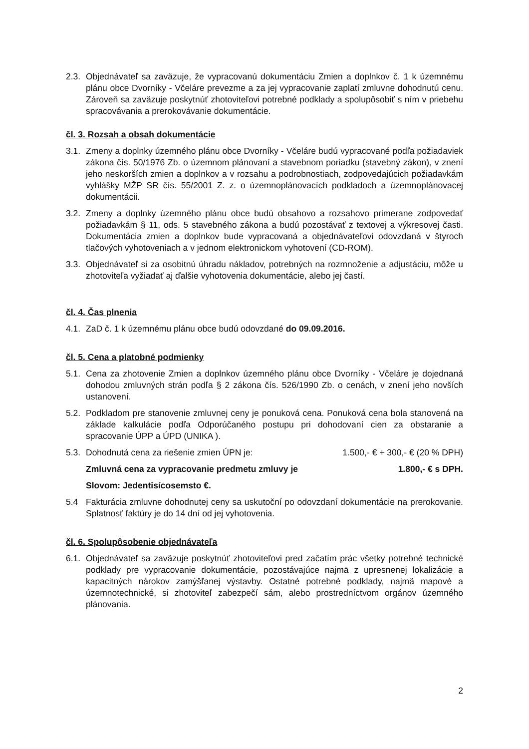2.3.
Objednávateľ sa zaväzuje, že vypracovanú dokumentáciu Zmien a doplnkov č. 1 k územnému plánu obce Dvorníky - Včeláre prevezme a za jej vypracovanie zaplatí zmluvne dohodnutú cenu. Zároveň sa zaväzuje poskytnúť zhotoviteľovi potrebné podklady a spolupôsobiť s ním v priebehu spracovávania a prerokovávanie dokumentácie.
čl. 3. Rozsah a obsah dokumentácie
3.1.
Zmeny a doplnky územného plánu obce Dvorníky - Včeláre budú vypracované podľa požiadaviek zákona čís. 50/1976 Zb. o územnom plánovaní a stavebnom poriadku (stavebný zákon), v znení jeho neskorších zmien a doplnkov a v rozsahu a podrobnostiach, zodpovedajúcich požiadavkám vyhlášky MŽP SR čís. 55/2001 Z. z. o územnoplánovacích podkladoch a územnoplánovacej dokumentácii.
3.2.
Zmeny a doplnky územného plánu obce budú obsahovo a rozsahovo primerane zodpovedať požiadavkám § 11, ods. 5 stavebného zákona a budú pozostávať z textovej a výkresovej časti. Dokumentácia zmien a doplnkov bude vypracovaná a objednávateľovi odovzdaná v štyroch tlačových vyhotoveniach a v jednom elektronickom vyhotovení (CD-ROM).
3.3.
Objednávateľ si za osobitnú úhradu nákladov, potrebných na rozmnoženie a adjustáciu, môže u zhotoviteľa vyžiadať aj ďalšie vyhotovenia dokumentácie, alebo jej častí.
čl. 4. Čas plnenia
4.1.
ZaD č. 1 k územnému plánu obce budú odovzdané do 09.09.2016.
čl. 5. Cena a platobné podmienky
5.1.
Cena za zhotovenie Zmien a doplnkov územného plánu obce Dvorníky - Včeláre je dojednaná dohodou zmluvných strán podľa § 2 zákona čís. 526/1990 Zb. o cenách, v znení jeho novších ustanovení.
5.2.
Podkladom pre stanovenie zmluvnej ceny je ponuková cena. Ponuková cena bola stanovená na základe kalkulácie podľa Odporúčaného postupu pri dohodovaní cien za obstaranie a spracovanie ÚPP a ÚPD (UNIKA ).
5.3.
Dohodnutá cena za riešenie zmien ÚPN je: 1.500,- € + 300,- € (20 % DPH)
Zmluvná cena za vypracovanie predmetu zmluvy je 1.800,- € s DPH.
Slovom: Jedentisícosemsto €.
5.4 Fakturácia zmluvne dohodnutej ceny sa uskutoční po odovzdaní dokumentácie na prerokovanie. Splatnosť faktúry je do 14 dní od jej vyhotovenia.
čl. 6. Spolupôsobenie objednávateľa
6.1.
Objednávateľ sa zaväzuje poskytnúť zhotoviteľovi pred začatím prác všetky potrebné technické podklady pre vypracovanie dokumentácie, pozostávajúce najmä z upresnenej lokalizácie a kapacitných nárokov zamýšľanej výstavby. Ostatné potrebné podklady, najmä mapové a územnotechnické, si zhotoviteľ zabezpečí sám, alebo prostredníctvom orgánov územného plánovania.
2